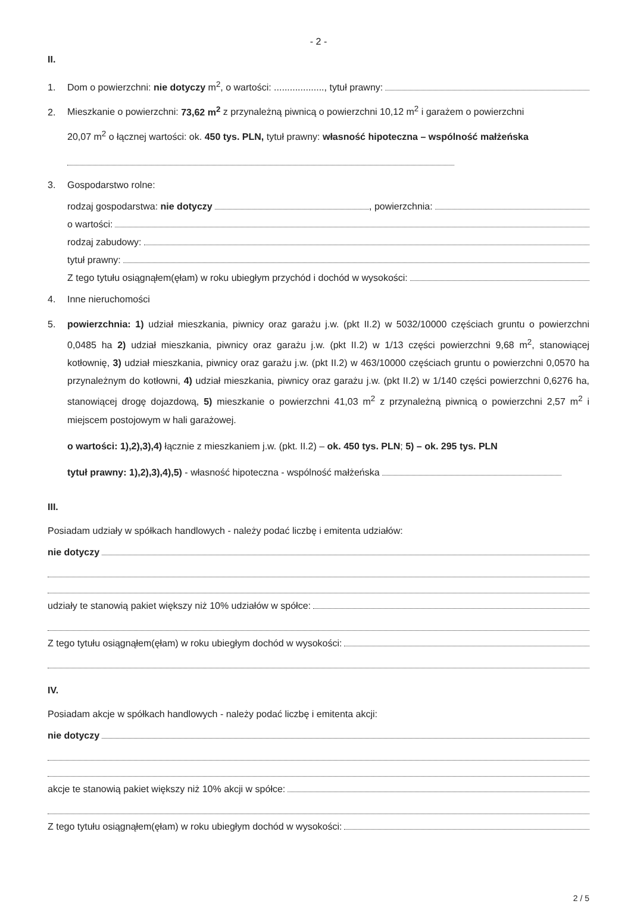- 2 -
II.
1. Dom o powierzchni: nie dotyczy m<sup>2</sup>, o wartości: ..................., tytuł prawny:
2. Mieszkanie o powierzchni: 73,62 m<sup>2</sup> z przynależną piwnicą o powierzchni 10,12 m<sup>2</sup> i garażem o powierzchni
20,07 m<sup>2</sup> o łącznej wartości: ok. 450 tys. PLN, tytuł prawny: własność hipoteczna – wspólność małżeńska
3. Gospodarstwo rolne:
rodzaj gospodarstwa: nie dotyczy , powierzchnia:
o wartości:
rodzaj zabudowy:
tytuł prawny:
Z tego tytułu osiągnąłem(ęłam) w roku ubiegłym przychód i dochód w wysokości:
4. Inne nieruchomości
5. powierzchnia: 1) udział mieszkania, piwnicy oraz garażu j.w. (pkt II.2) w 5032/10000 częściach gruntu o powierzchni 0,0485 ha 2) udział mieszkania, piwnicy oraz garażu j.w. (pkt II.2) w 1/13 części powierzchni 9,68 m<sup>2</sup>, stanowiącej kotłownię, 3) udział mieszkania, piwnicy oraz garażu j.w. (pkt II.2) w 463/10000 częściach gruntu o powierzchni 0,0570 ha przynależnym do kotłowni, 4) udział mieszkania, piwnicy oraz garażu j.w. (pkt II.2) w 1/140 części powierzchni 0,6276 ha, stanowiącej drogę dojazdową, 5) mieszkanie o powierzchni 41,03 m<sup>2</sup> z przynależną piwnicą o powierzchni 2,57 m<sup>2</sup> i miejscem postojowym w hali garażowej.
o wartości: 1),2),3),4) łącznie z mieszkaniem j.w. (pkt. II.2) – ok. 450 tys. PLN; 5) – ok. 295 tys. PLN
tytuł prawny: 1),2),3),4),5) - własność hipoteczna - wspólność małżeńska
III.
Posiadam udziały w spółkach handlowych - należy podać liczbę i emitenta udziałów:
nie dotyczy
udziały te stanowią pakiet większy niż 10% udziałów w spółce:
Z tego tytułu osiągnąłem(ęłam) w roku ubiegłym dochód w wysokości:
IV.
Posiadam akcje w spółkach handlowych - należy podać liczbę i emitenta akcji:
nie dotyczy
akcje te stanowią pakiet większy niż 10% akcji w spółce:
Z tego tytułu osiągnąłem(ęłam) w roku ubiegłym dochód w wysokości:
2 / 5